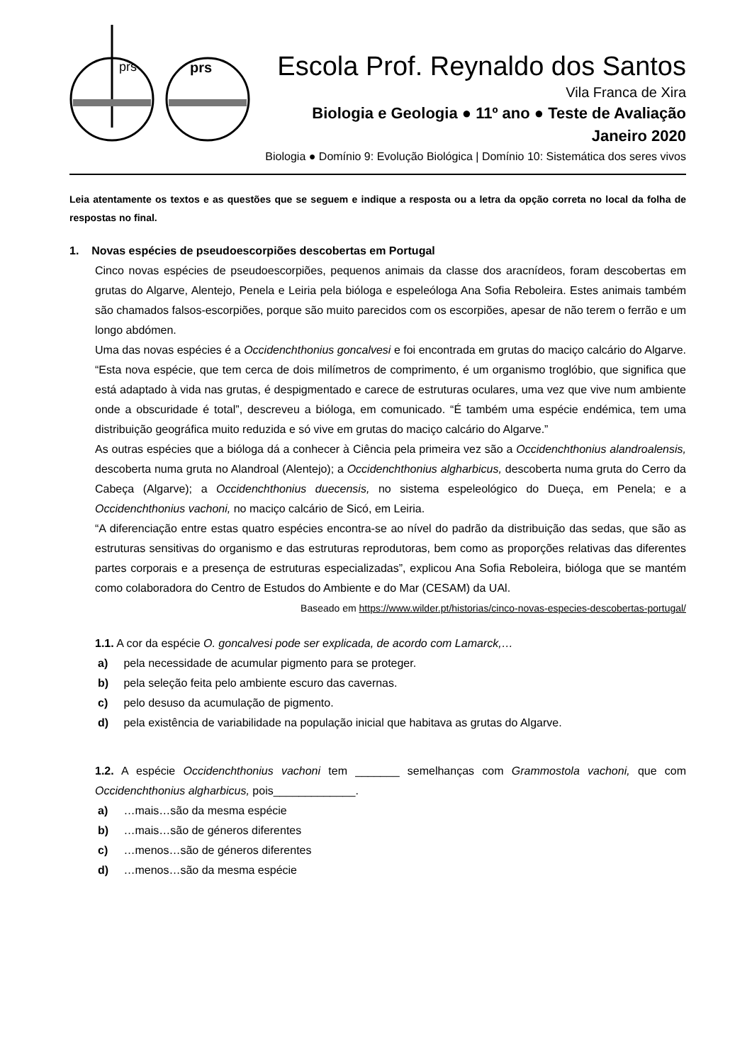prs
prs
Escola Prof. Reynaldo dos Santos
Vila Franca de Xira
Biologia e Geologia ● 11º ano ● Teste de Avaliação
Janeiro 2020
Biologia ● Domínio 9: Evolução Biológica | Domínio 10: Sistemática dos seres vivos
Leia atentamente os textos e as questões que se seguem e indique a resposta ou a letra da opção correta no local da folha de respostas no final.
1. Novas espécies de pseudoescorpiões descobertas em Portugal
Cinco novas espécies de pseudoescorpiões, pequenos animais da classe dos aracnídeos, foram descobertas em grutas do Algarve, Alentejo, Penela e Leiria pela bióloga e espeleóloga Ana Sofia Reboleira. Estes animais também são chamados falsos-escorpiões, porque são muito parecidos com os escorpiões, apesar de não terem o ferrão e um longo abdómen.
Uma das novas espécies é a Occidenchthonius goncalvesi e foi encontrada em grutas do maciço calcário do Algarve. “Esta nova espécie, que tem cerca de dois milímetros de comprimento, é um organismo troglóbio, que significa que está adaptado à vida nas grutas, é despigmentado e carece de estruturas oculares, uma vez que vive num ambiente onde a obscuridade é total”, descreveu a bióloga, em comunicado. “É também uma espécie endémica, tem uma distribuição geográfica muito reduzida e só vive em grutas do maciço calcário do Algarve.”
As outras espécies que a bióloga dá a conhecer à Ciência pela primeira vez são a Occidenchthonius alandroalensis, descoberta numa gruta no Alandroal (Alentejo); a Occidenchthonius algharbicus, descoberta numa gruta do Cerro da Cabeça (Algarve); a Occidenchthonius duecensis, no sistema espeleológico do Dueça, em Penela; e a Occidenchthonius vachoni, no maciço calcário de Sicó, em Leiria.
“A diferenciação entre estas quatro espécies encontra-se ao nível do padrão da distribuição das sedas, que são as estruturas sensitivas do organismo e das estruturas reprodutoras, bem como as proporções relativas das diferentes partes corporais e a presença de estruturas especializadas”, explicou Ana Sofia Reboleira, bióloga que se mantém como colaboradora do Centro de Estudos do Ambiente e do Mar (CESAM) da UAl.
Baseado em https://www.wilder.pt/historias/cinco-novas-especies-descobertas-portugal/
1.1. A cor da espécie O. goncalvesi pode ser explicada, de acordo com Lamarck,…
a) pela necessidade de acumular pigmento para se proteger.
b) pela seleção feita pelo ambiente escuro das cavernas.
c) pelo desuso da acumulação de pigmento.
d) pela existência de variabilidade na população inicial que habitava as grutas do Algarve.
1.2. A espécie Occidenchthonius vachoni tem _______ semelhanças com Grammostola vachoni, que com Occidenchthonius algharbicus, pois_____________.
a) …mais…são da mesma espécie
b) …mais…são de géneros diferentes
c) …menos…são de géneros diferentes
d) …menos…são da mesma espécie